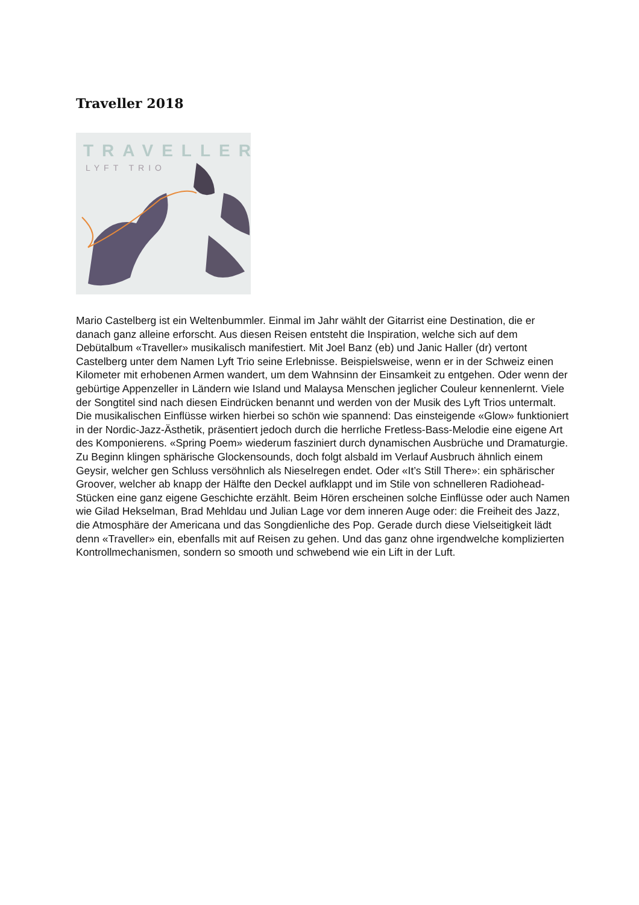Traveller 2018
TRAVELLER
LYFT TRIO
Mario Castelberg ist ein Weltenbummler. Einmal im Jahr wählt der Gitarrist eine Destination, die er danach ganz alleine erforscht. Aus diesen Reisen entsteht die Inspiration, welche sich auf dem Debütalbum «Traveller» musikalisch manifestiert. Mit Joel Banz (eb) und Janic Haller (dr) vertont Castelberg unter dem Namen Lyft Trio seine Erlebnisse. Beispielsweise, wenn er in der Schweiz einen Kilometer mit erhobenen Armen wandert, um dem Wahnsinn der Einsamkeit zu entgehen. Oder wenn der gebürtige Appenzeller in Ländern wie Island und Malaysa Menschen jeglicher Couleur kennenlernt. Viele der Songtitel sind nach diesen Eindrücken benannt und werden von der Musik des Lyft Trios untermalt. Die musikalischen Einflüsse wirken hierbei so schön wie spannend: Das einsteigende «Glow» funktioniert in der Nordic-Jazz-Ästhetik, präsentiert jedoch durch die herrliche Fretless-Bass-Melodie eine eigene Art des Komponierens. «Spring Poem» wiederum fasziniert durch dynamischen Ausbrüche und Dramaturgie. Zu Beginn klingen sphärische Glockensounds, doch folgt alsbald im Verlauf Ausbruch ähnlich einem Geysir, welcher gen Schluss versöhnlich als Nieselregen endet. Oder «It’s Still There»: ein sphärischer Groover, welcher ab knapp der Hälfte den Deckel aufklappt und im Stile von schnelleren Radiohead-Stücken eine ganz eigene Geschichte erzählt. Beim Hören erscheinen solche Einflüsse oder auch Namen wie Gilad Hekselman, Brad Mehldau und Julian Lage vor dem inneren Auge oder: die Freiheit des Jazz, die Atmosphäre der Americana und das Songdienliche des Pop. Gerade durch diese Vielseitigkeit lädt denn «Traveller» ein, ebenfalls mit auf Reisen zu gehen. Und das ganz ohne irgendwelche komplizierten Kontrollmechanismen, sondern so smooth und schwebend wie ein Lift in der Luft.